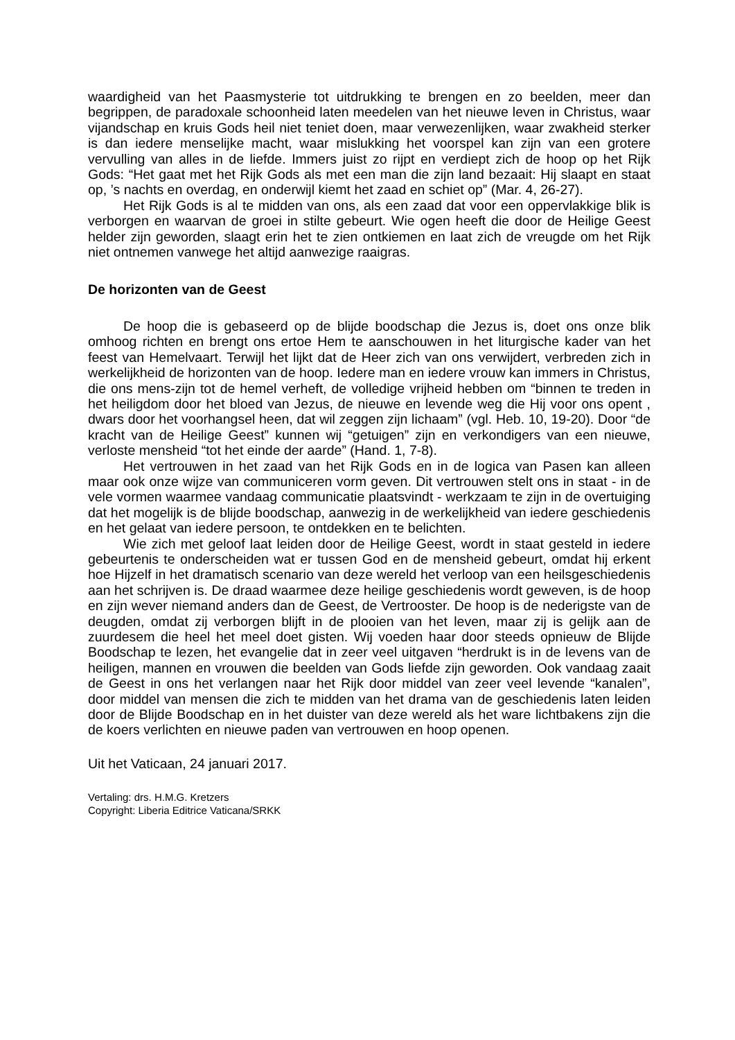waardigheid van het Paasmysterie tot uitdrukking te brengen en zo beelden, meer dan begrippen, de paradoxale schoonheid laten meedelen van het nieuwe leven in Christus, waar vijandschap en kruis Gods heil niet teniet doen, maar verwezenlijken, waar zwakheid sterker is dan iedere menselijke macht, waar mislukking het voorspel kan zijn van een grotere vervulling van alles in de liefde. Immers juist zo rijpt en verdiept zich de hoop op het Rijk Gods: “Het gaat met het Rijk Gods als met een man die zijn land bezaait: Hij slaapt en staat op, ’s nachts en overdag, en onderwijl kiemt het zaad en schiet op” (Mar. 4, 26-27).
Het Rijk Gods is al te midden van ons, als een zaad dat voor een oppervlakkige blik is verborgen en waarvan de groei in stilte gebeurt. Wie ogen heeft die door de Heilige Geest helder zijn geworden, slaagt erin het te zien ontkiemen en laat zich de vreugde om het Rijk niet ontnemen vanwege het altijd aanwezige raaigras.
De horizonten van de Geest
De hoop die is gebaseerd op de blijde boodschap die Jezus is, doet ons onze blik omhoog richten en brengt ons ertoe Hem te aanschouwen in het liturgische kader van het feest van Hemelvaart. Terwijl het lijkt dat de Heer zich van ons verwijdert, verbreden zich in werkelijkheid de horizonten van de hoop. Iedere man en iedere vrouw kan immers in Christus, die ons mens-zijn tot de hemel verheft, de volledige vrijheid hebben om “binnen te treden in het heiligdom door het bloed van Jezus, de nieuwe en levende weg die Hij voor ons opent , dwars door het voorhangsel heen, dat wil zeggen zijn lichaam” (vgl. Heb. 10, 19-20). Door “de kracht van de Heilige Geest” kunnen wij “getuigen” zijn en verkondigers van een nieuwe, verloste mensheid “tot het einde der aarde” (Hand. 1, 7-8).
Het vertrouwen in het zaad van het Rijk Gods en in de logica van Pasen kan alleen maar ook onze wijze van communiceren vorm geven. Dit vertrouwen stelt ons in staat - in de vele vormen waarmee vandaag communicatie plaatsvindt - werkzaam te zijn in de overtuiging dat het mogelijk is de blijde boodschap, aanwezig in de werkelijkheid van iedere geschiedenis en het gelaat van iedere persoon, te ontdekken en te belichten.
Wie zich met geloof laat leiden door de Heilige Geest, wordt in staat gesteld in iedere gebeurtenis te onderscheiden wat er tussen God en de mensheid gebeurt, omdat hij erkent hoe Hijzelf in het dramatisch scenario van deze wereld het verloop van een heilsgeschiedenis aan het schrijven is. De draad waarmee deze heilige geschiedenis wordt geweven, is de hoop en zijn wever niemand anders dan de Geest, de Vertrooster. De hoop is de nederigste van de deugden, omdat zij verborgen blijft in de plooien van het leven, maar zij is gelijk aan de zuurdesem die heel het meel doet gisten. Wij voeden haar door steeds opnieuw de Blijde Boodschap te lezen, het evangelie dat in zeer veel uitgaven “herdrukt is in de levens van de heiligen, mannen en vrouwen die beelden van Gods liefde zijn geworden. Ook vandaag zaait de Geest in ons het verlangen naar het Rijk door middel van zeer veel levende “kanalen”, door middel van mensen die zich te midden van het drama van de geschiedenis laten leiden door de Blijde Boodschap en in het duister van deze wereld als het ware lichtbakens zijn die de koers verlichten en nieuwe paden van vertrouwen en hoop openen.
Uit het Vaticaan, 24 januari 2017.
Vertaling: drs. H.M.G. Kretzers
Copyright: Liberia Editrice Vaticana/SRKK